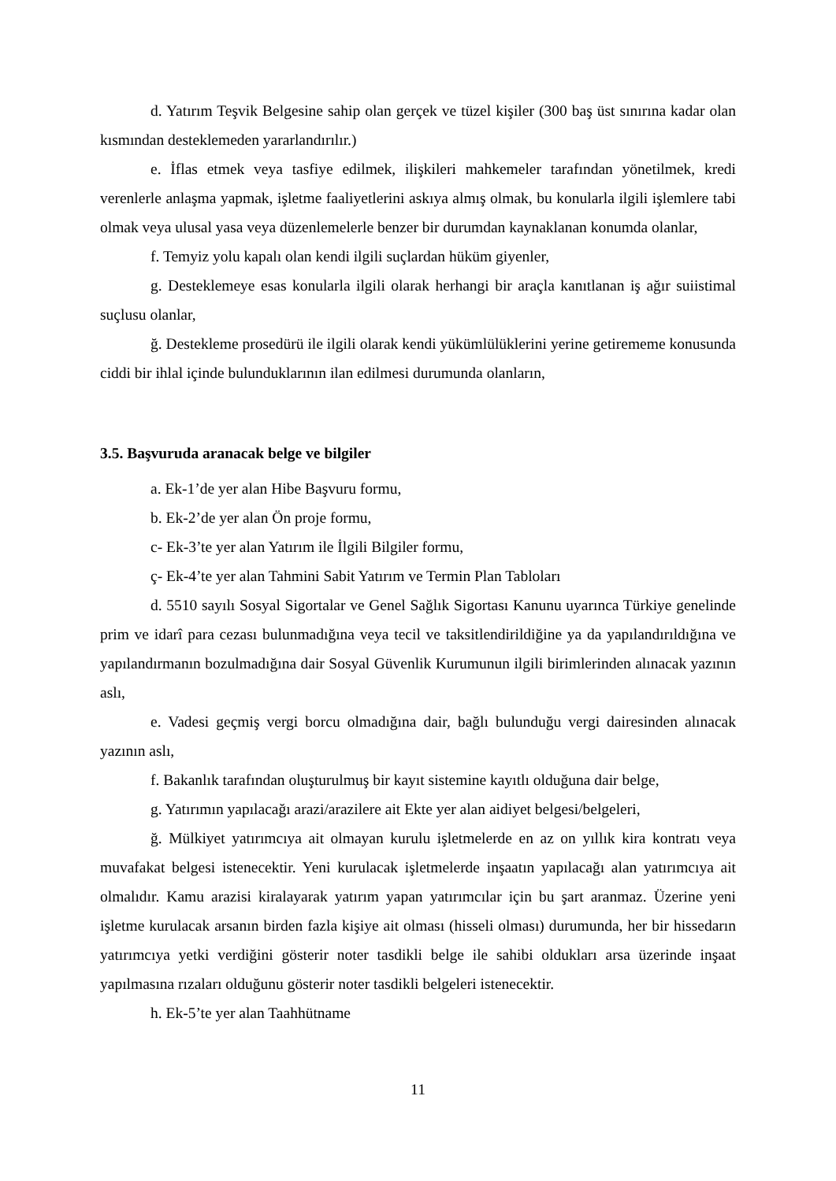d. Yatırım Teşvik Belgesine sahip olan gerçek ve tüzel kişiler (300 baş üst sınırına kadar olan kısmından desteklemeden yararlandırılır.)
e. İflas etmek veya tasfiye edilmek, ilişkileri mahkemeler tarafından yönetilmek, kredi verenlerle anlaşma yapmak, işletme faaliyetlerini askıya almış olmak, bu konularla ilgili işlemlere tabi olmak veya ulusal yasa veya düzenlemelerle benzer bir durumdan kaynaklanan konumda olanlar,
f. Temyiz yolu kapalı olan kendi ilgili suçlardan hüküm giyenler,
g. Desteklemeye esas konularla ilgili olarak herhangi bir araçla kanıtlanan iş ağır suiistimal suçlusu olanlar,
ğ. Destekleme prosedürü ile ilgili olarak kendi yükümlülüklerini yerine getirememe konusunda ciddi bir ihlal içinde bulunduklarının ilan edilmesi durumunda olanların,
3.5. Başvuruda aranacak belge ve bilgiler
a. Ek-1’de yer alan Hibe Başvuru formu,
b. Ek-2’de yer alan Ön proje formu,
c- Ek-3’te yer alan Yatırım ile İlgili Bilgiler formu,
ç- Ek-4’te yer alan Tahmini Sabit Yatırım ve Termin Plan Tabloları
d. 5510 sayılı Sosyal Sigortalar ve Genel Sağlık Sigortası Kanunu uyarınca Türkiye genelinde prim ve idarî para cezası bulunmadığına veya tecil ve taksitlendirildiğine ya da yapılandırıldığına ve yapılandırmanın bozulmadığına dair Sosyal Güvenlik Kurumunun ilgili birimlerinden alınacak yazının aslı,
e. Vadesi geçmiş vergi borcu olmadığına dair, bağlı bulunduğu vergi dairesinden alınacak yazının aslı,
f. Bakanlık tarafından oluşturulmuş bir kayıt sistemine kayıtlı olduğuna dair belge,
g. Yatırımın yapılacağı arazi/arazilere ait Ekte yer alan aidiyet belgesi/belgeleri,
ğ. Mülkiyet yatırımcıya ait olmayan kurulu işletmelerde en az on yıllık kira kontratı veya muvafakat belgesi istenecektir. Yeni kurulacak işletmelerde inşaatın yapılacağı alan yatırımcıya ait olmalıdır. Kamu arazisi kiralayarak yatırım yapan yatırımcılar için bu şart aranmaz. Üzerine yeni işletme kurulacak arsanın birden fazla kişiye ait olması (hisseli olması) durumunda, her bir hissedarın yatırımcıya yetki verdiğini gösterir noter tasdikli belge ile sahibi oldukları arsa üzerinde inşaat yapılmasına rızaları olduğunu gösterir noter tasdikli belgeleri istenecektir.
h. Ek-5’te yer alan Taahhütname
11